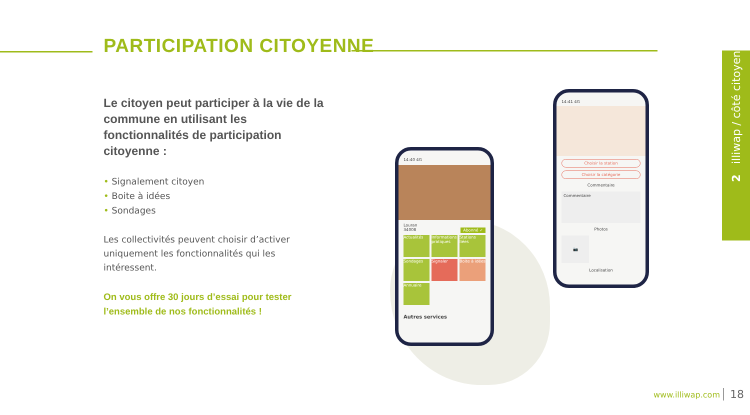PARTICIPATION CITOYENNE
Le citoyen peut participer à la vie de la commune en utilisant les fonctionnalités de participation citoyenne :
• Signalement citoyen
• Boite à idées
• Sondages
Les collectivités peuvent choisir d’activer uniquement les fonctionnalités qui les intéressent.
On vous offre 30 jours d’essai pour tester l’ensemble de nos fonctionnalités !
14:40 4G
Louran
34008 Abonné ✓
Actualités
Informations pratiques
Stations liées
Sondages
Signaler
Boite à idées
Annuaire
Autres services
14:41 4G
Choisir la station
Choisir la catégorie
Commentaire
Commentaire
Photos
📷
Localisation
2 illiwap / côté citoyen
www.illiwap.com 18